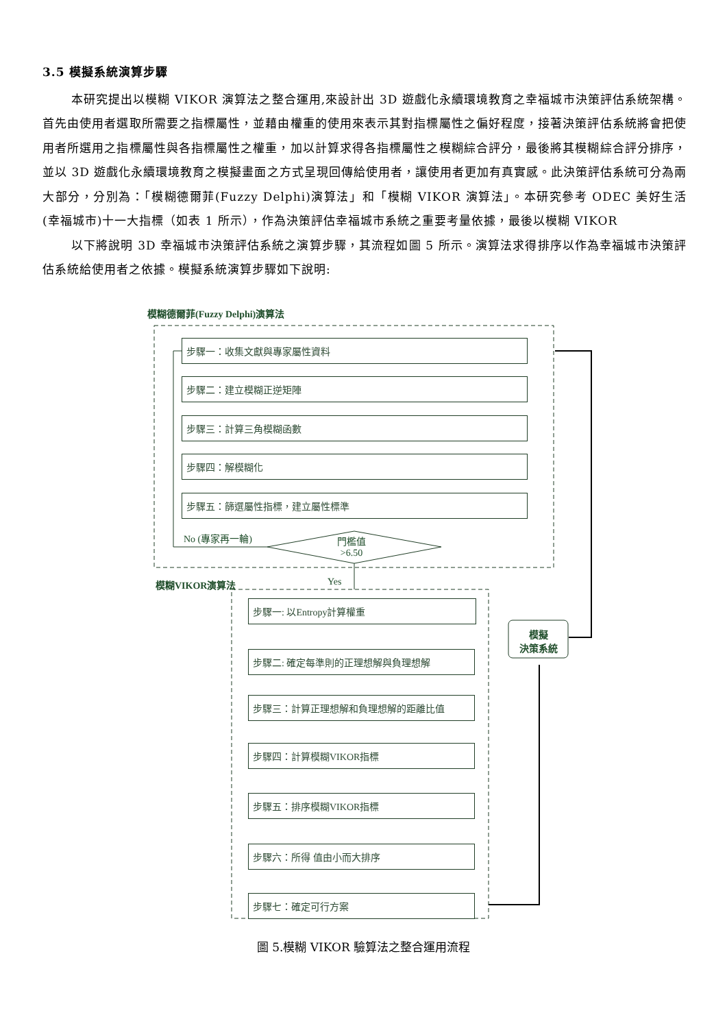3.5 模擬系統演算步驟
本研究提出以模糊 VIKOR 演算法之整合運用,來設計出 3D 遊戲化永續環境教育之幸福城市決策評估系統架構。首先由使用者選取所需要之指標屬性，並藉由權重的使用來表示其對指標屬性之偏好程度，接著決策評估系統將會把使用者所選用之指標屬性與各指標屬性之權重，加以計算求得各指標屬性之模糊綜合評分，最後將其模糊綜合評分排序，並以 3D 遊戲化永續環境教育之模擬畫面之方式呈現回傳給使用者，讓使用者更加有真實感。此決策評估系統可分為兩大部分，分別為：「模糊德爾菲(Fuzzy Delphi)演算法」和「模糊 VIKOR 演算法」。本研究參考 ODEC 美好生活(幸福城市)十一大指標（如表 1 所示），作為決策評估幸福城市系統之重要考量依據，最後以模糊 VIKOR
以下將說明 3D 幸福城市決策評估系統之演算步驟，其流程如圖 5 所示。演算法求得排序以作為幸福城市決策評估系統給使用者之依據。模擬系統演算步驟如下說明:
模糊德爾菲(Fuzzy Delphi)演算法
步驟一：收集文獻與專家屬性資料
步驟二：建立模糊正逆矩陣
步驟三：計算三角模糊函數
步驟四：解模糊化
步驟五：篩選屬性指標，建立屬性標準
No (專家再一輪)
門檻值
>6.50
模糊VIKOR演算法 Yes
步驟一: 以Entropy計算權重
步驟二: 確定每準則的正理想解與負理想解
步驟三：計算正理想解和負理想解的距離比值
步驟四：計算模糊VIKOR指標
步驟五：排序模糊VIKOR指標
步驟六：所得 值由小而大排序
步驟七：確定可行方案
模擬
決策系統
圖 5.模糊 VIKOR 驗算法之整合運用流程